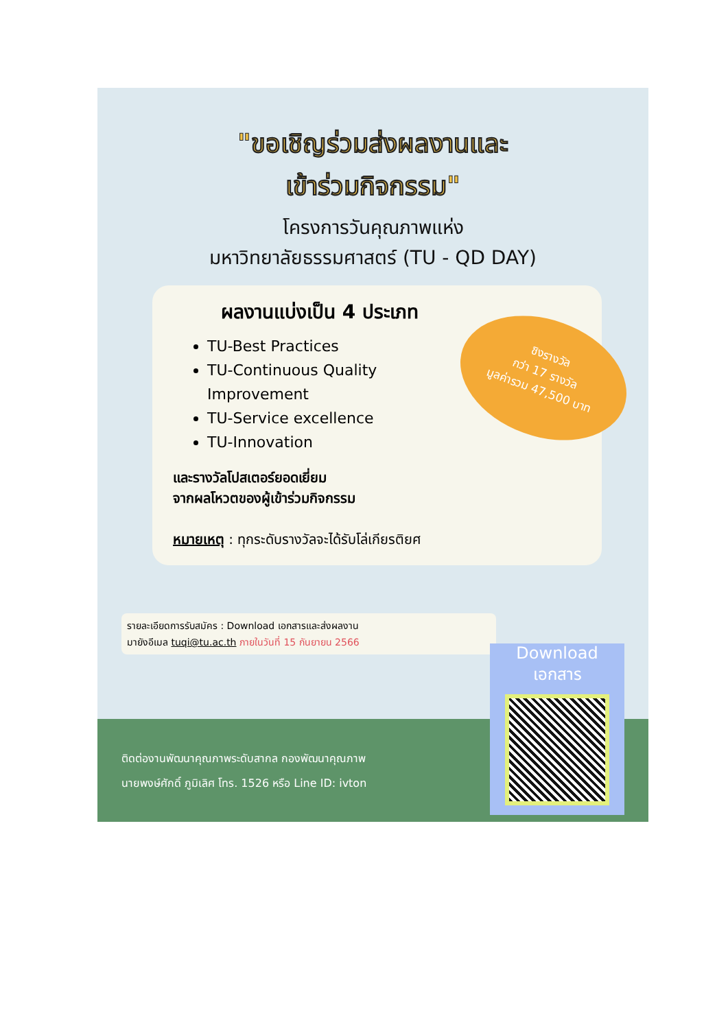"ขอเชิญร่วมส่งผลงานและ
เข้าร่วมกิจกรรม"
โครงการวันคุณภาพแห่ง
มหาวิทยาลัยธรรมศาสตร์ (TU - QD DAY)
ผลงานแบ่งเป็น 4 ประเภท
TU-Best Practices
TU-Continuous Quality Improvement
TU-Service excellence
TU-Innovation
และรางวัลโปสเตอร์ยอดเยี่ยม
จากผลโหวตของผู้เข้าร่วมกิจกรรม
หมายเหตุ : ทุกระดับรางวัลจะได้รับโล่เกียรติยศ
ชิงรางวัล
กว่า 17 รางวัล
มูลค่ารวม 47,500 บาท
รายละเอียดการรับสมัคร : Download เอกสารและส่งผลงาน
มายังอีเมล tuqi@tu.ac.th ภายในวันที่ 15 กันยายน 2566
Download
เอกสาร
ติดต่องานพัฒนาคุณภาพระดับสากล กองพัฒนาคุณภาพ
นายพงษ์ศักดิ์ ภูมิเลิศ โทร. 1526 หรือ Line ID: ivton